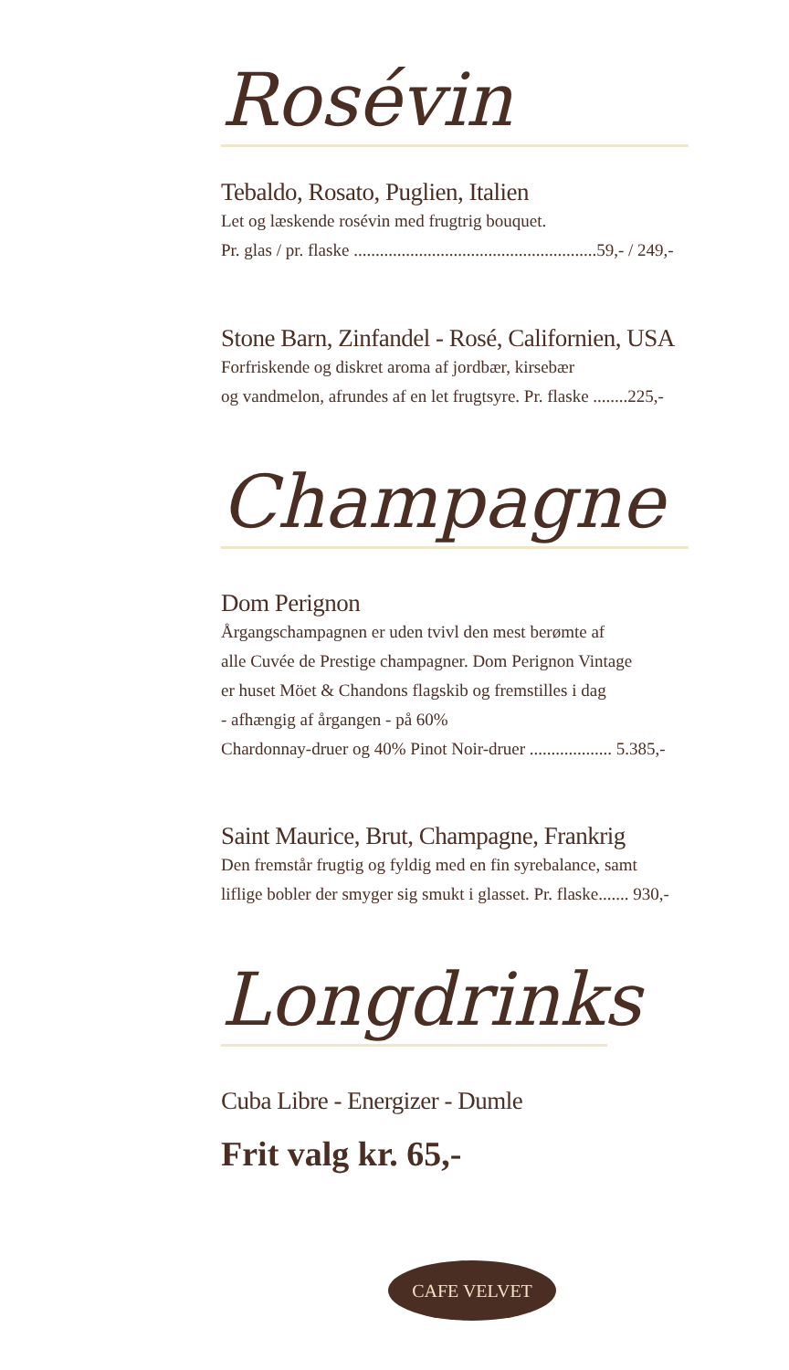Rosévin
Tebaldo, Rosato, Puglien, Italien
Let og læskende rosévin med frugtrig bouquet.
Pr. glas / pr. flaske ........................................................59,- / 249,-
Stone Barn, Zinfandel - Rosé, Californien, USA
Forfriskende og diskret aroma af jordbær, kirsebær
og vandmelon, afrundes af en let frugtsyre. Pr. flaske ........225,-
Champagne
Dom Perignon
Årgangschampagnen er uden tvivl den mest berømte af
alle Cuvée de Prestige champagner. Dom Perignon Vintage
er huset Möet & Chandons flagskib og fremstilles i dag
- afhængig af årgangen - på 60%
Chardonnay-druer og 40% Pinot Noir-druer ................... 5.385,-
Saint Maurice, Brut, Champagne, Frankrig
Den fremstår frugtig og fyldig med en fin syrebalance, samt
liflige bobler der smyger sig smukt i glasset. Pr. flaske....... 930,-
Longdrinks
Cuba Libre - Energizer - Dumle
Frit valg kr. 65,-
CAFE VELVET